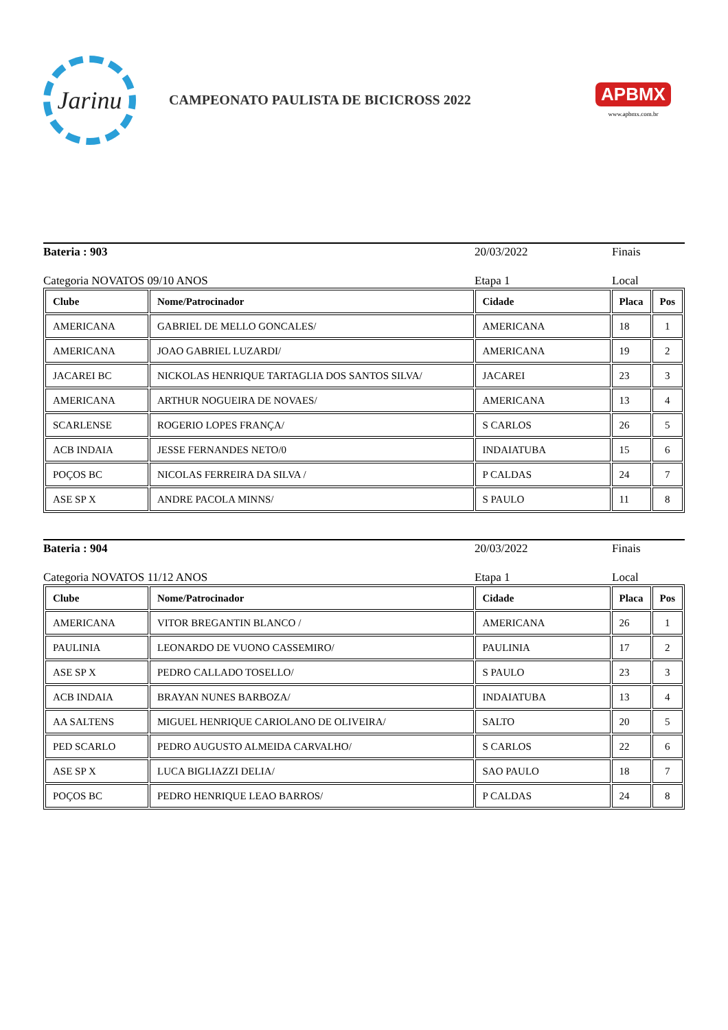Jarinu
CAMPEONATO PAULISTA DE BICICROSS 2022
APBMX
www.apbmx.com.br
Bateria : 903 20/03/2022 Finais
Categoria NOVATOS 09/10 ANOS Etapa 1 Local
| Clube | Nome/Patrocinador | Cidade | Placa | Pos |
| --- | --- | --- | --- | --- |
| AMERICANA | GABRIEL DE MELLO GONCALES/ | AMERICANA | 18 | 1 |
| AMERICANA | JOAO GABRIEL LUZARDI/ | AMERICANA | 19 | 2 |
| JACAREI BC | NICKOLAS HENRIQUE TARTAGLIA DOS SANTOS SILVA/ | JACAREI | 23 | 3 |
| AMERICANA | ARTHUR NOGUEIRA DE NOVAES/ | AMERICANA | 13 | 4 |
| SCARLENSE | ROGERIO LOPES FRANÇA/ | S CARLOS | 26 | 5 |
| ACB INDAIA | JESSE FERNANDES NETO/0 | INDAIATUBA | 15 | 6 |
| POÇOS BC | NICOLAS FERREIRA DA SILVA / | P CALDAS | 24 | 7 |
| ASE SP X | ANDRE PACOLA MINNS/ | S PAULO | 11 | 8 |
Bateria : 904 20/03/2022 Finais
Categoria NOVATOS 11/12 ANOS Etapa 1 Local
| Clube | Nome/Patrocinador | Cidade | Placa | Pos |
| --- | --- | --- | --- | --- |
| AMERICANA | VITOR BREGANTIN BLANCO / | AMERICANA | 26 | 1 |
| PAULINIA | LEONARDO DE VUONO CASSEMIRO/ | PAULINIA | 17 | 2 |
| ASE SP X | PEDRO CALLADO TOSELLO/ | S PAULO | 23 | 3 |
| ACB INDAIA | BRAYAN NUNES BARBOZA/ | INDAIATUBA | 13 | 4 |
| AA SALTENS | MIGUEL HENRIQUE CARIOLANO DE OLIVEIRA/ | SALTO | 20 | 5 |
| PED SCARLO | PEDRO AUGUSTO ALMEIDA CARVALHO/ | S CARLOS | 22 | 6 |
| ASE SP X | LUCA BIGLIAZZI DELIA/ | SAO PAULO | 18 | 7 |
| POÇOS BC | PEDRO HENRIQUE LEAO BARROS/ | P CALDAS | 24 | 8 |